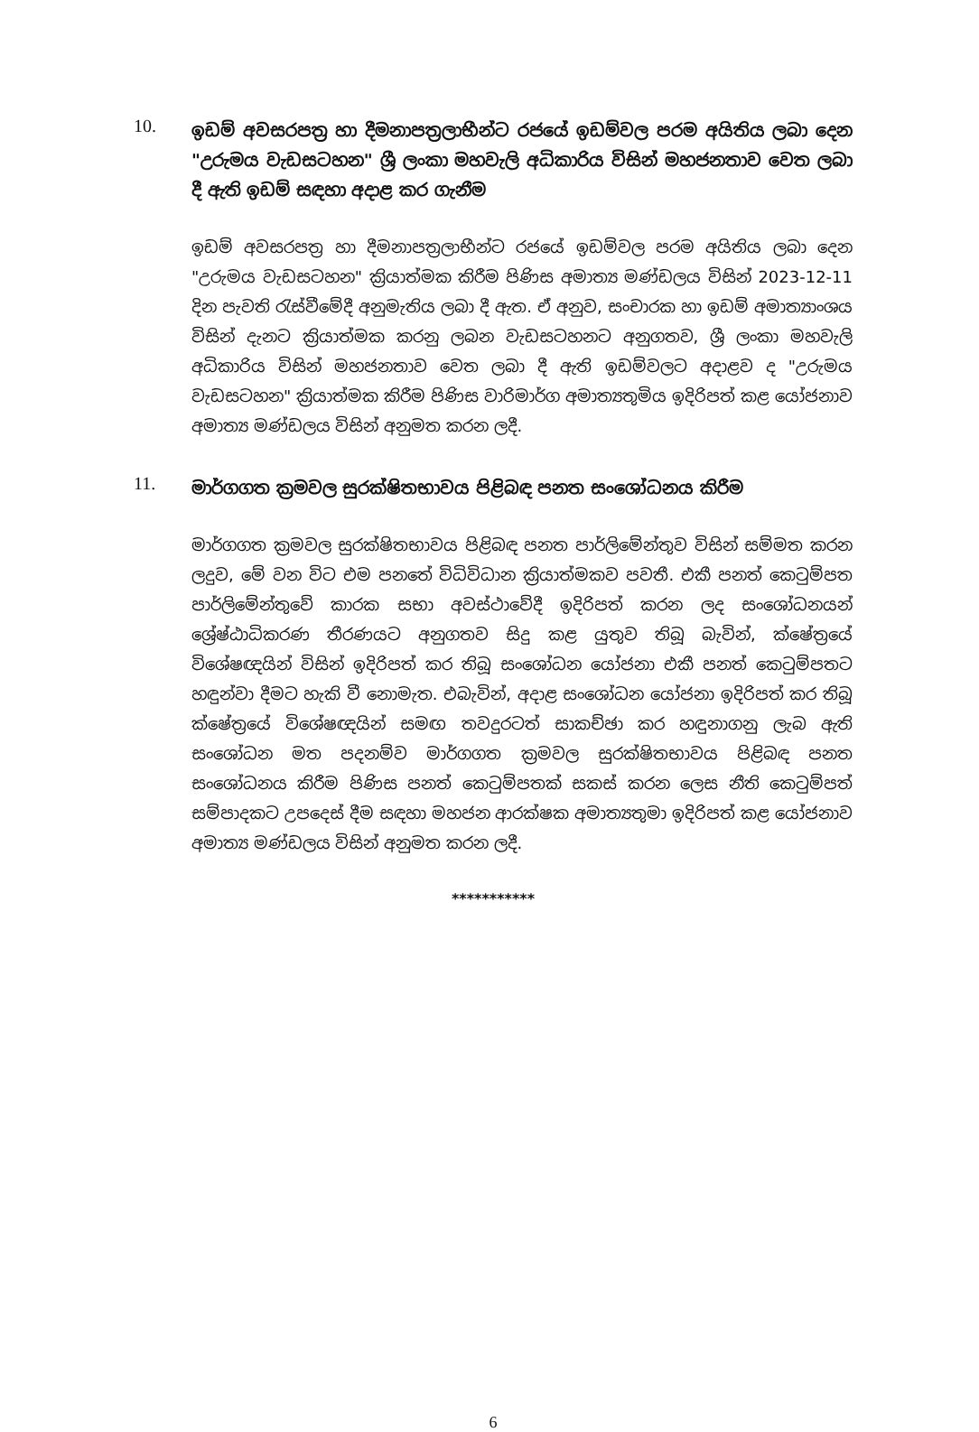10.
ඉඩම් අවසරපත්‍ර හා දීමනාපත්‍රලාභීන්ට රජයේ ඉඩම්වල පරම අයිතිය ලබා දෙන "උරුමය වැඩසටහන" ශ්‍රී ලංකා මහවැලි අධිකාරිය විසින් මහජනතාව වෙත ලබා දී ඇති ඉඩම් සඳහා අදාළ කර ගැනීම
ඉඩම් අවසරපත්‍ර හා දීමනාපත්‍රලාභීන්ට රජයේ ඉඩම්වල පරම අයිතිය ලබා දෙන "උරුමය වැඩසටහන" ක්‍රියාත්මක කිරීම පිණිස අමාත්‍ය මණ්ඩලය විසින් 2023-12-11 දින පැවති රැස්වීමේදී අනුමැතිය ලබා දී ඇත. ඒ අනුව, සංචාරක හා ඉඩම් අමාත්‍යාංශය විසින් දැනට ක්‍රියාත්මක කරනු ලබන වැඩසටහනට අනුගතව, ශ්‍රී ලංකා මහවැලි අධිකාරිය විසින් මහජනතාව වෙත ලබා දී ඇති ඉඩම්වලට අදාළව ද "උරුමය වැඩසටහන" ක්‍රියාත්මක කිරීම පිණිස වාරිමාර්ග අමාත්‍යතුමිය ඉදිරිපත් කළ යෝජනාව අමාත්‍ය මණ්ඩලය විසින් අනුමත කරන ලදී.
11.
මාර්ගගත ක්‍රමවල සුරක්ෂිතභාවය පිළිබඳ පනත සංශෝධනය කිරීම
මාර්ගගත ක්‍රමවල සුරක්ෂිතභාවය පිළිබඳ පනත පාර්ලිමේන්තුව විසින් සම්මත කරන ලදුව, මේ වන විට එම පනතේ විධිවිධාන ක්‍රියාත්මකව පවතී. එකී පනත් කෙටුම්පත පාර්ලිමේන්තුවේ කාරක සභා අවස්ථාවේදී ඉදිරිපත් කරන ලද සංශෝධනයන් ශ්‍රේෂ්ඨාධිකරණ තීරණයට අනුගතව සිදු කළ යුතුව තිබූ බැවින්, ක්ෂේත්‍රයේ විශේෂඥයින් විසින් ඉදිරිපත් කර තිබූ සංශෝධන යෝජනා එකී පනත් කෙටුම්පතට හඳුන්වා දීමට හැකි වී නොමැත. එබැවින්, අදාළ සංශෝධන යෝජනා ඉදිරිපත් කර තිබූ ක්ෂේත්‍රයේ විශේෂඥයින් සමඟ තවදුරටත් සාකච්ඡා කර හඳුනාගනු ලැබ ඇති සංශෝධන මත පදනම්ව මාර්ගගත ක්‍රමවල සුරක්ෂිතභාවය පිළිබඳ පනත සංශෝධනය කිරීම පිණිස පනත් කෙටුම්පතක් සකස් කරන ලෙස නීති කෙටුම්පත් සම්පාදකට උපදෙස් දීම සඳහා මහජන ආරක්ෂක අමාත්‍යතුමා ඉදිරිපත් කළ යෝජනාව අමාත්‍ය මණ්ඩලය විසින් අනුමත කරන ලදී.
***********
6